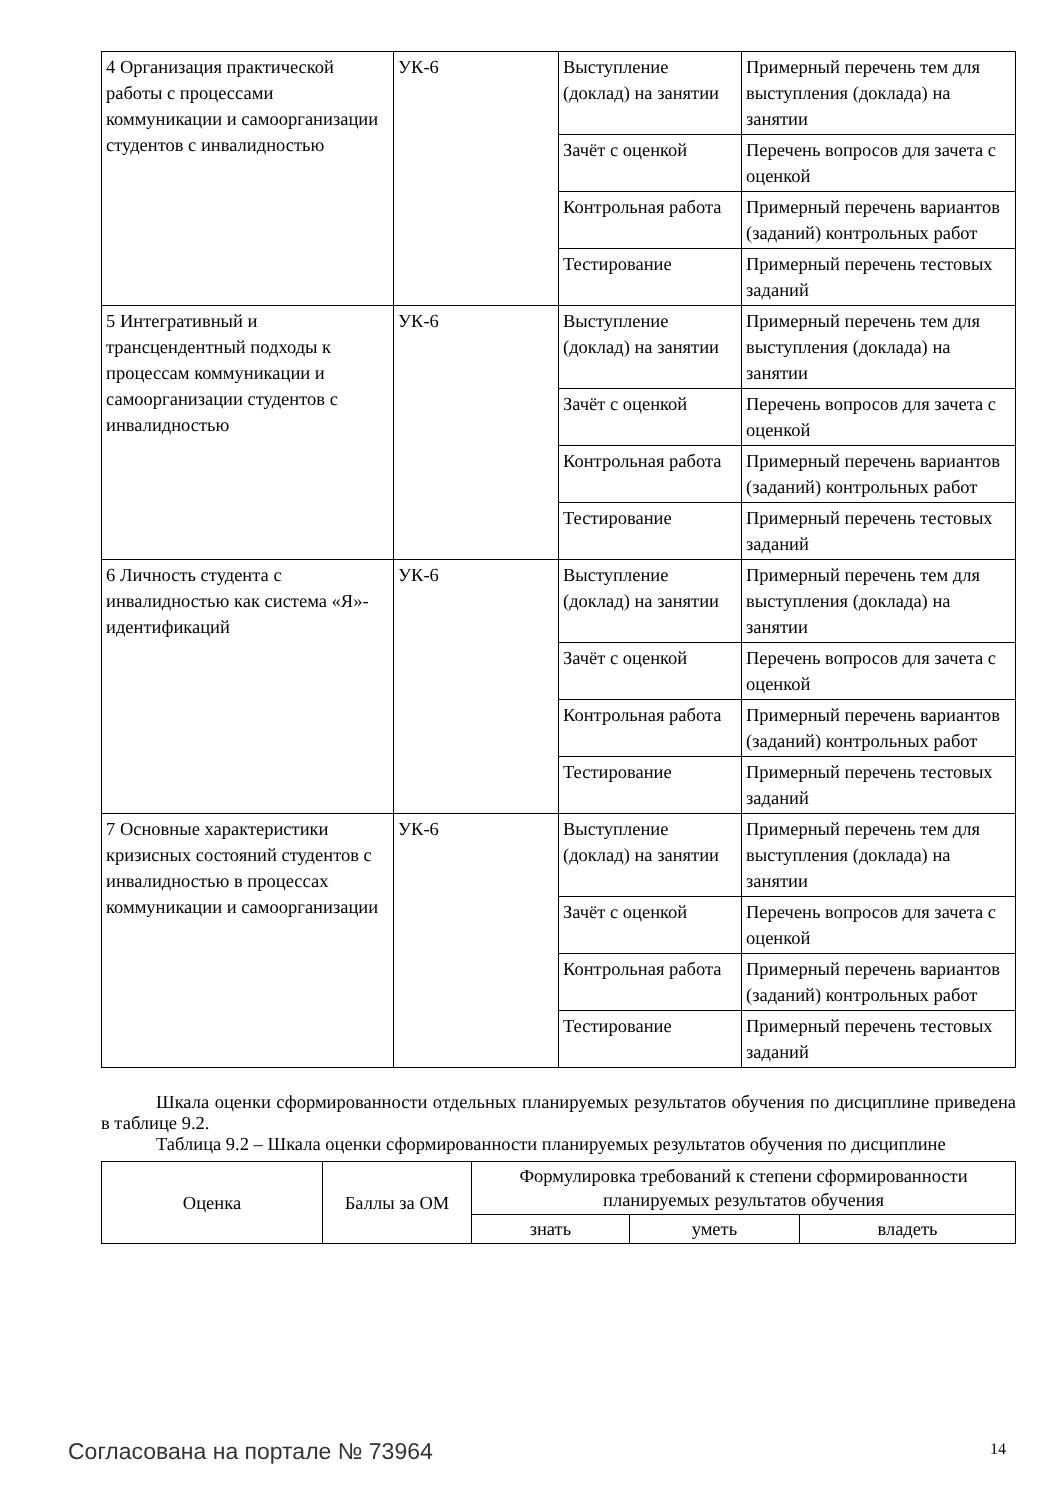| 4 Организация практической работы с процессами коммуникации и самоорганизации студентов с инвалидностью | УК-6 | Выступление (доклад) на занятии | Примерный перечень тем для выступления (доклада) на занятии |
| | | Зачёт с оценкой | Перечень вопросов для зачета с оценкой |
| | | Контрольная работа | Примерный перечень вариантов (заданий) контрольных работ |
| | | Тестирование | Примерный перечень тестовых заданий |
| 5 Интегративный и трансцендентный подходы к процессам коммуникации и самоорганизации студентов с инвалидностью | УК-6 | Выступление (доклад) на занятии | Примерный перечень тем для выступления (доклада) на занятии |
| | | Зачёт с оценкой | Перечень вопросов для зачета с оценкой |
| | | Контрольная работа | Примерный перечень вариантов (заданий) контрольных работ |
| | | Тестирование | Примерный перечень тестовых заданий |
| 6 Личность студента с инвалидностью как система «Я»-идентификаций | УК-6 | Выступление (доклад) на занятии | Примерный перечень тем для выступления (доклада) на занятии |
| | | Зачёт с оценкой | Перечень вопросов для зачета с оценкой |
| | | Контрольная работа | Примерный перечень вариантов (заданий) контрольных работ |
| | | Тестирование | Примерный перечень тестовых заданий |
| 7 Основные характеристики кризисных состояний студентов с инвалидностью в процессах коммуникации и самоорганизации | УК-6 | Выступление (доклад) на занятии | Примерный перечень тем для выступления (доклада) на занятии |
| | | Зачёт с оценкой | Перечень вопросов для зачета с оценкой |
| | | Контрольная работа | Примерный перечень вариантов (заданий) контрольных работ |
| | | Тестирование | Примерный перечень тестовых заданий |
Шкала оценки сформированности отдельных планируемых результатов обучения по дисциплине приведена в таблице 9.2.
Таблица 9.2 – Шкала оценки сформированности планируемых результатов обучения по дисциплине
| Оценка | Баллы за ОМ | Формулировка требований к степени сформированности планируемых результатов обучения | | |
| --- | --- | --- | --- | --- |
| | | знать | уметь | владеть |
Согласована на портале № 73964 14